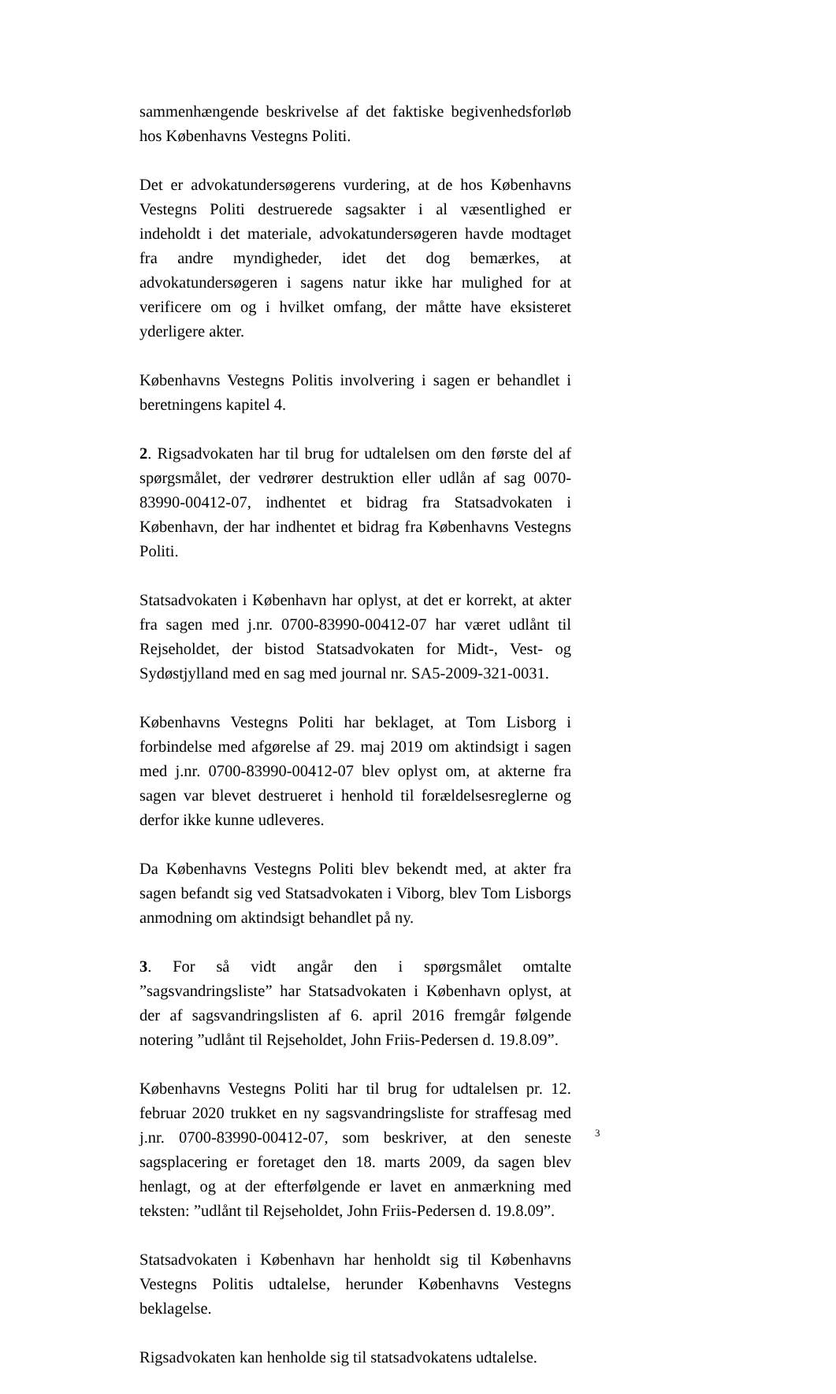sammenhængende beskrivelse af det faktiske begivenhedsforløb hos Københavns Vestegns Politi.
Det er advokatundersøgerens vurdering, at de hos Københavns Vestegns Politi destruerede sagsakter i al væsentlighed er indeholdt i det materiale, advokatundersøgeren havde modtaget fra andre myndigheder, idet det dog bemærkes, at advokatundersøgeren i sagens natur ikke har mulighed for at verificere om og i hvilket omfang, der måtte have eksisteret yderligere akter.
Københavns Vestegns Politis involvering i sagen er behandlet i beretningens kapitel 4.
2. Rigsadvokaten har til brug for udtalelsen om den første del af spørgsmålet, der vedrører destruktion eller udlån af sag 0070-83990-00412-07, indhentet et bidrag fra Statsadvokaten i København, der har indhentet et bidrag fra Københavns Vestegns Politi.
Statsadvokaten i København har oplyst, at det er korrekt, at akter fra sagen med j.nr. 0700-83990-00412-07 har været udlånt til Rejseholdet, der bistod Statsadvokaten for Midt-, Vest- og Sydøstjylland med en sag med journal nr. SA5-2009-321-0031.
Københavns Vestegns Politi har beklaget, at Tom Lisborg i forbindelse med afgørelse af 29. maj 2019 om aktindsigt i sagen med j.nr. 0700-83990-00412-07 blev oplyst om, at akterne fra sagen var blevet destrueret i henhold til forældelsesreglerne og derfor ikke kunne udleveres.
Da Københavns Vestegns Politi blev bekendt med, at akter fra sagen befandt sig ved Statsadvokaten i Viborg, blev Tom Lisborgs anmodning om aktindsigt behandlet på ny.
3. For så vidt angår den i spørgsmålet omtalte ”sagsvandringsliste” har Statsadvokaten i København oplyst, at der af sagsvandringslisten af 6. april 2016 fremgår følgende notering ”udlånt til Rejseholdet, John Friis-Pedersen d. 19.8.09”.
Københavns Vestegns Politi har til brug for udtalelsen pr. 12. februar 2020 trukket en ny sagsvandringsliste for straffesag med j.nr. 0700-83990-00412-07, som beskriver, at den seneste sagsplacering er foretaget den 18. marts 2009, da sagen blev henlagt, og at der efterfølgende er lavet en anmærkning med teksten: ”udlånt til Rejseholdet, John Friis-Pedersen d. 19.8.09”.
Statsadvokaten i København har henholdt sig til Københavns Vestegns Politis udtalelse, herunder Københavns Vestegns beklagelse.
Rigsadvokaten kan henholde sig til statsadvokatens udtalelse.
3